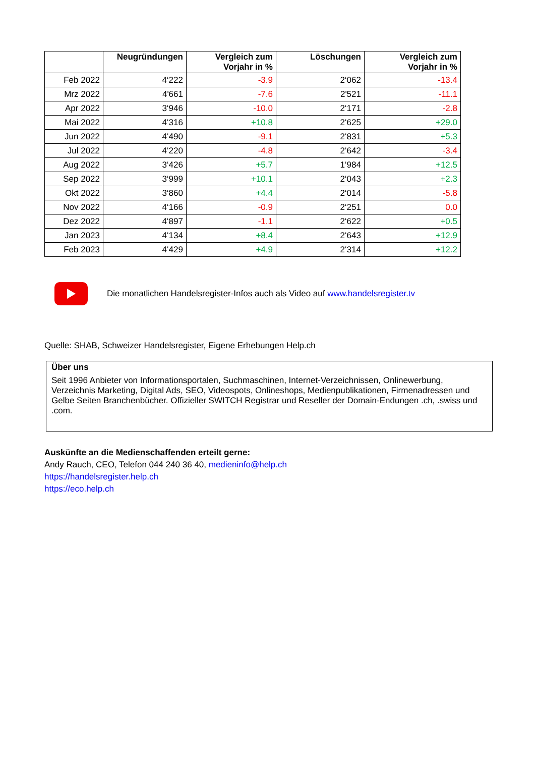| | Neugründungen | Vergleich zum Vorjahr in % | Löschungen | Vergleich zum Vorjahr in % |
| --- | --- | --- | --- | --- |
| Feb 2022 | 4‘222 | -3.9 | 2‘062 | -13.4 |
| Mrz 2022 | 4'661 | -7.6 | 2'521 | -11.1 |
| Apr 2022 | 3‘946 | -10.0 | 2‘171 | -2.8 |
| Mai 2022 | 4‘316 | +10.8 | 2‘625 | +29.0 |
| Jun 2022 | 4‘490 | -9.1 | 2‘831 | +5.3 |
| Jul 2022 | 4‘220 | -4.8 | 2‘642 | -3.4 |
| Aug 2022 | 3‘426 | +5.7 | 1‘984 | +12.5 |
| Sep 2022 | 3‘999 | +10.1 | 2‘043 | +2.3 |
| Okt 2022 | 3‘860 | +4.4 | 2‘014 | -5.8 |
| Nov 2022 | 4‘166 | -0.9 | 2‘251 | 0.0 |
| Dez 2022 | 4‘897 | -1.1 | 2‘622 | +0.5 |
| Jan 2023 | 4‘134 | +8.4 | 2‘643 | +12.9 |
| Feb 2023 | 4‘429 | +4.9 | 2‘314 | +12.2 |
Die monatlichen Handelsregister-Infos auch als Video auf www.handelsregister.tv
Quelle: SHAB, Schweizer Handelsregister, Eigene Erhebungen Help.ch
Über uns
Seit 1996 Anbieter von Informationsportalen, Suchmaschinen, Internet-Verzeichnissen, Onlinewerbung, Verzeichnis Marketing, Digital Ads, SEO, Videospots, Onlineshops, Medienpublikationen, Firmenadressen und Gelbe Seiten Branchenbücher. Offizieller SWITCH Registrar und Reseller der Domain-Endungen .ch, .swiss und .com.
Auskünfte an die Medienschaffenden erteilt gerne:
Andy Rauch, CEO, Telefon 044 240 36 40, medieninfo@help.ch
https://handelsregister.help.ch
https://eco.help.ch